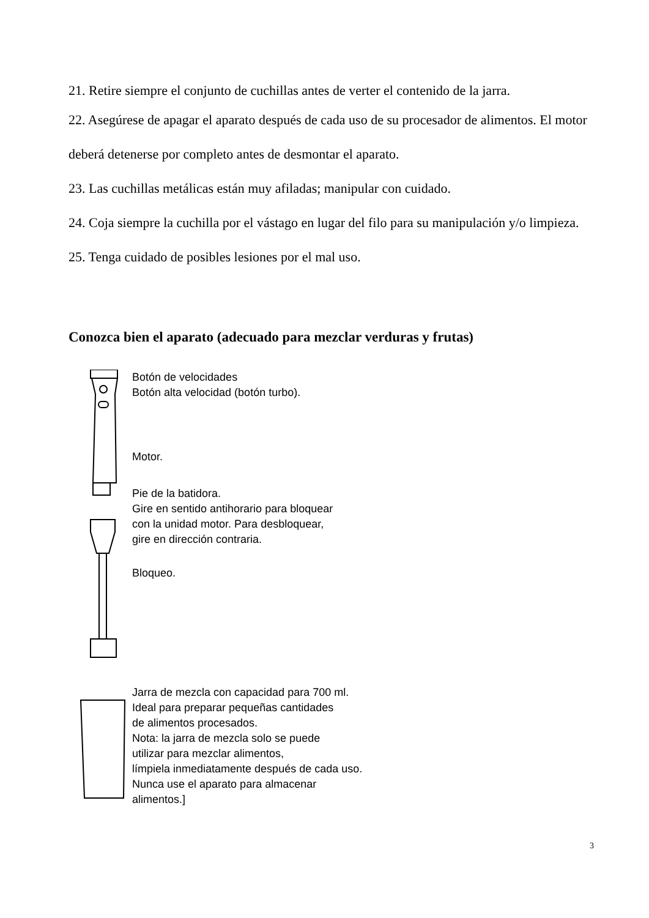21. Retire siempre el conjunto de cuchillas antes de verter el contenido de la jarra.
22. Asegúrese de apagar el aparato después de cada uso de su procesador de alimentos. El motor deberá detenerse por completo antes de desmontar el aparato.
23. Las cuchillas metálicas están muy afiladas; manipular con cuidado.
24. Coja siempre la cuchilla por el vástago en lugar del filo para su manipulación y/o limpieza.
25. Tenga cuidado de posibles lesiones por el mal uso.
Conozca bien el aparato (adecuado para mezclar verduras y frutas)
Botón de velocidades
Botón alta velocidad (botón turbo).
Motor.
Pie de la batidora.
Gire en sentido antihorario para bloquear
con la unidad motor. Para desbloquear,
gire en dirección contraria.
Bloqueo.
Jarra de mezcla con capacidad para 700 ml.
Ideal para preparar pequeñas cantidades
de alimentos procesados.
Nota: la jarra de mezcla solo se puede
utilizar para mezclar alimentos,
límpiela inmediatamente después de cada uso.
Nunca use el aparato para almacenar
alimentos.]
3